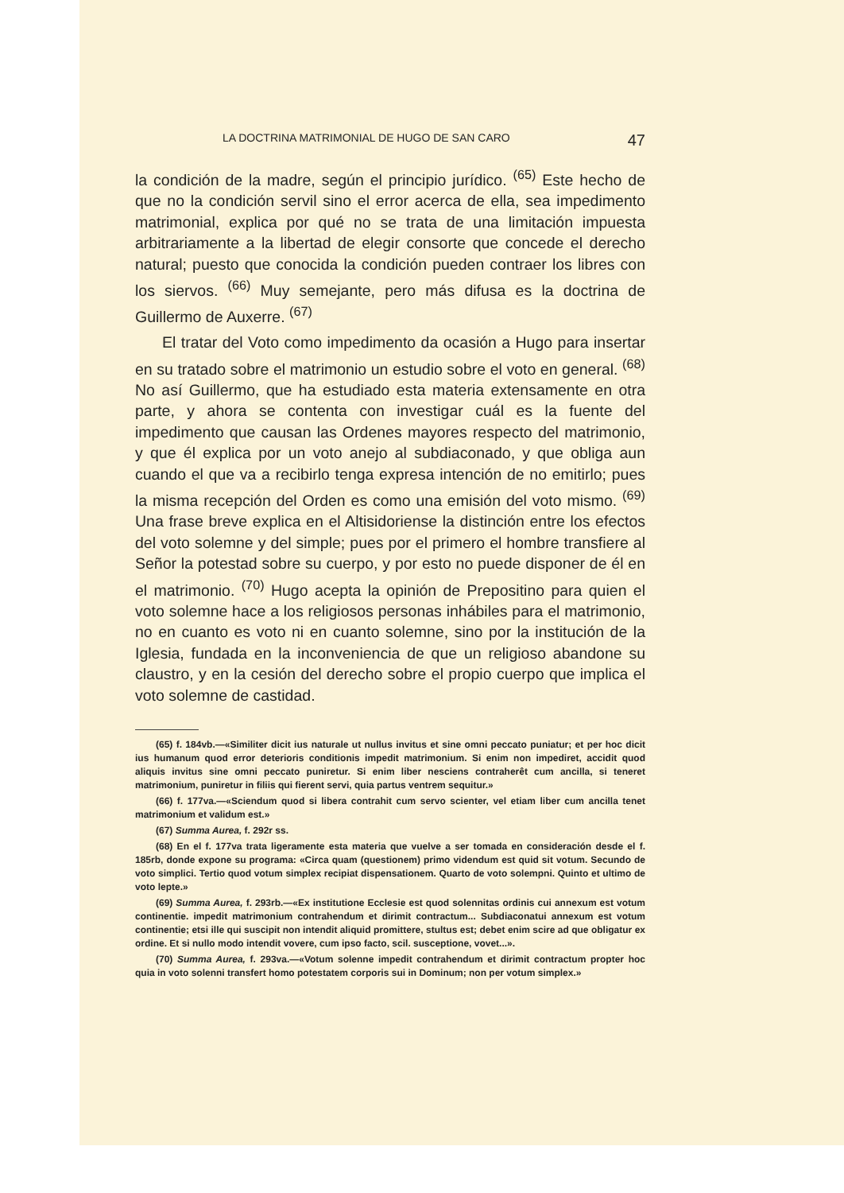LA DOCTRINA MATRIMONIAL DE HUGO DE SAN CARO 47
la condición de la madre, según el principio jurídico. <sup>(65)</sup> Este hecho de que no la condición servil sino el error acerca de ella, sea impedimento matrimonial, explica por qué no se trata de una limitación impuesta arbitrariamente a la libertad de elegir consorte que concede el derecho natural; puesto que conocida la condición pueden contraer los libres con los siervos. <sup>(66)</sup> Muy semejante, pero más difusa es la doctrina de Guillermo de Auxerre. <sup>(67)</sup>
El tratar del Voto como impedimento da ocasión a Hugo para insertar en su tratado sobre el matrimonio un estudio sobre el voto en general. <sup>(68)</sup> No así Guillermo, que ha estudiado esta materia extensamente en otra parte, y ahora se contenta con investigar cuál es la fuente del impedimento que causan las Ordenes mayores respecto del matrimonio, y que él explica por un voto anejo al subdiaconado, y que obliga aun cuando el que va a recibirlo tenga expresa intención de no emitirlo; pues la misma recepción del Orden es como una emisión del voto mismo. <sup>(69)</sup> Una frase breve explica en el Altisidoriense la distinción entre los efectos del voto solemne y del simple; pues por el primero el hombre transfiere al Señor la potestad sobre su cuerpo, y por esto no puede disponer de él en el matrimonio. <sup>(70)</sup> Hugo acepta la opinión de Prepositino para quien el voto solemne hace a los religiosos personas inhábiles para el matrimonio, no en cuanto es voto ni en cuanto solemne, sino por la institución de la Iglesia, fundada en la inconveniencia de que un religioso abandone su claustro, y en la cesión del derecho sobre el propio cuerpo que implica el voto solemne de castidad.
(65) f. 184vb.—«Similiter dicit ius naturale ut nullus invitus et sine omni peccato puniatur; et per hoc dicit ius humanum quod error deterioris conditionis impedit matrimonium. Si enim non impediret, accidit quod aliquis invitus sine omni peccato puniretur. Si enim liber nesciens contraherêt cum ancilla, si teneret matrimonium, puniretur in filiis qui fierent servi, quia partus ventrem sequitur.»
(66) f. 177va.—«Sciendum quod si libera contrahit cum servo scienter, vel etiam liber cum ancilla tenet matrimonium et validum est.»
(67) Summa Aurea, f. 292r ss.
(68) En el f. 177va trata ligeramente esta materia que vuelve a ser tomada en consideración desde el f. 185rb, donde expone su programa: «Circa quam (questionem) primo videndum est quid sit votum. Secundo de voto simplici. Tertio quod votum simplex recipiat dispensationem. Quarto de voto solempni. Quinto et ultimo de voto lepte.»
(69) Summa Aurea, f. 293rb.—«Ex institutione Ecclesie est quod solennitas ordinis cui annexum est votum continentie. impedit matrimonium contrahendum et dirimit contractum... Subdiaconatui annexum est votum continentie; etsi ille qui suscipit non intendit aliquid promittere, stultus est; debet enim scire ad que obligatur ex ordine. Et si nullo modo intendit vovere, cum ipso facto, scil. susceptione, vovet...».
(70) Summa Aurea, f. 293va.—«Votum solenne impedit contrahendum et dirimit contractum propter hoc quia in voto solenni transfert homo potestatem corporis sui in Dominum; non per votum simplex.»